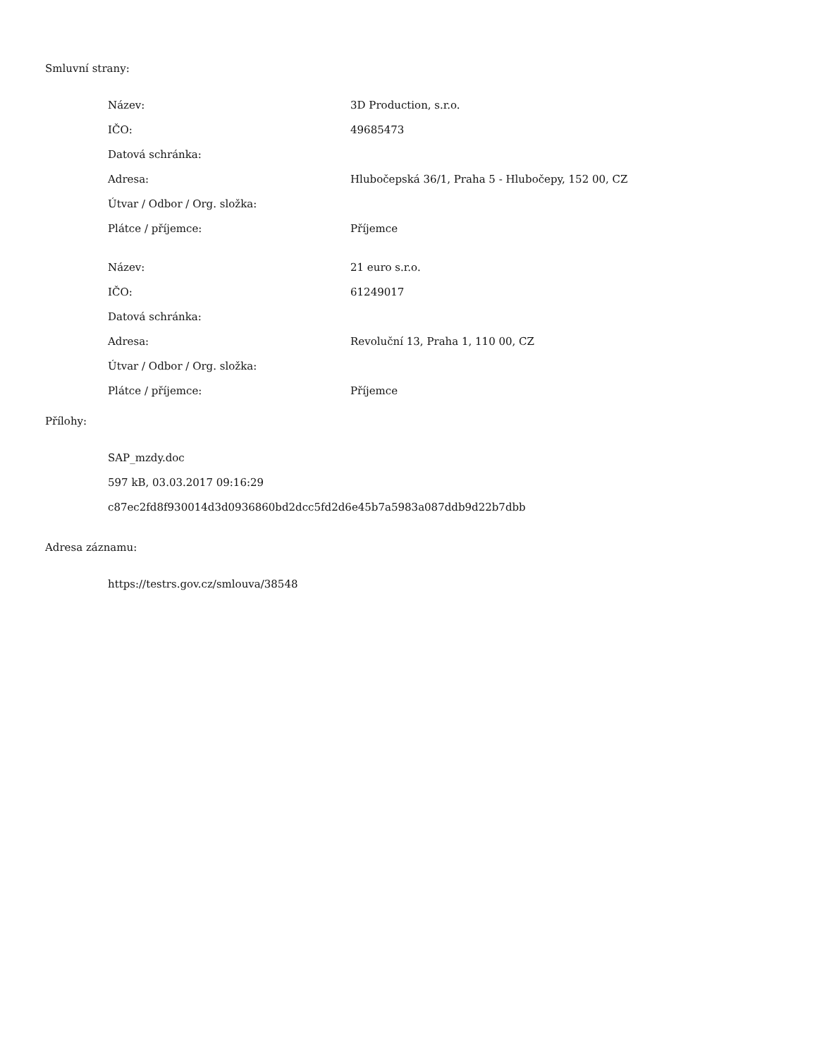Smluvní strany:
| Název: | 3D Production, s.r.o. |
| IČO: | 49685473 |
| Datová schránka: | |
| Adresa: | Hlubočepská 36/1, Praha 5 - Hlubočepy, 152 00, CZ |
| Útvar / Odbor / Org. složka: | |
| Plátce / příjemce: | Příjemce |
| Název: | 21 euro s.r.o. |
| IČO: | 61249017 |
| Datová schránka: | |
| Adresa: | Revoluční 13, Praha 1, 110 00, CZ |
| Útvar / Odbor / Org. složka: | |
| Plátce / příjemce: | Příjemce |
Přílohy:
SAP_mzdy.doc
597 kB, 03.03.2017 09:16:29
c87ec2fd8f930014d3d0936860bd2dcc5fd2d6e45b7a5983a087ddb9d22b7dbb
Adresa záznamu:
https://testrs.gov.cz/smlouva/38548